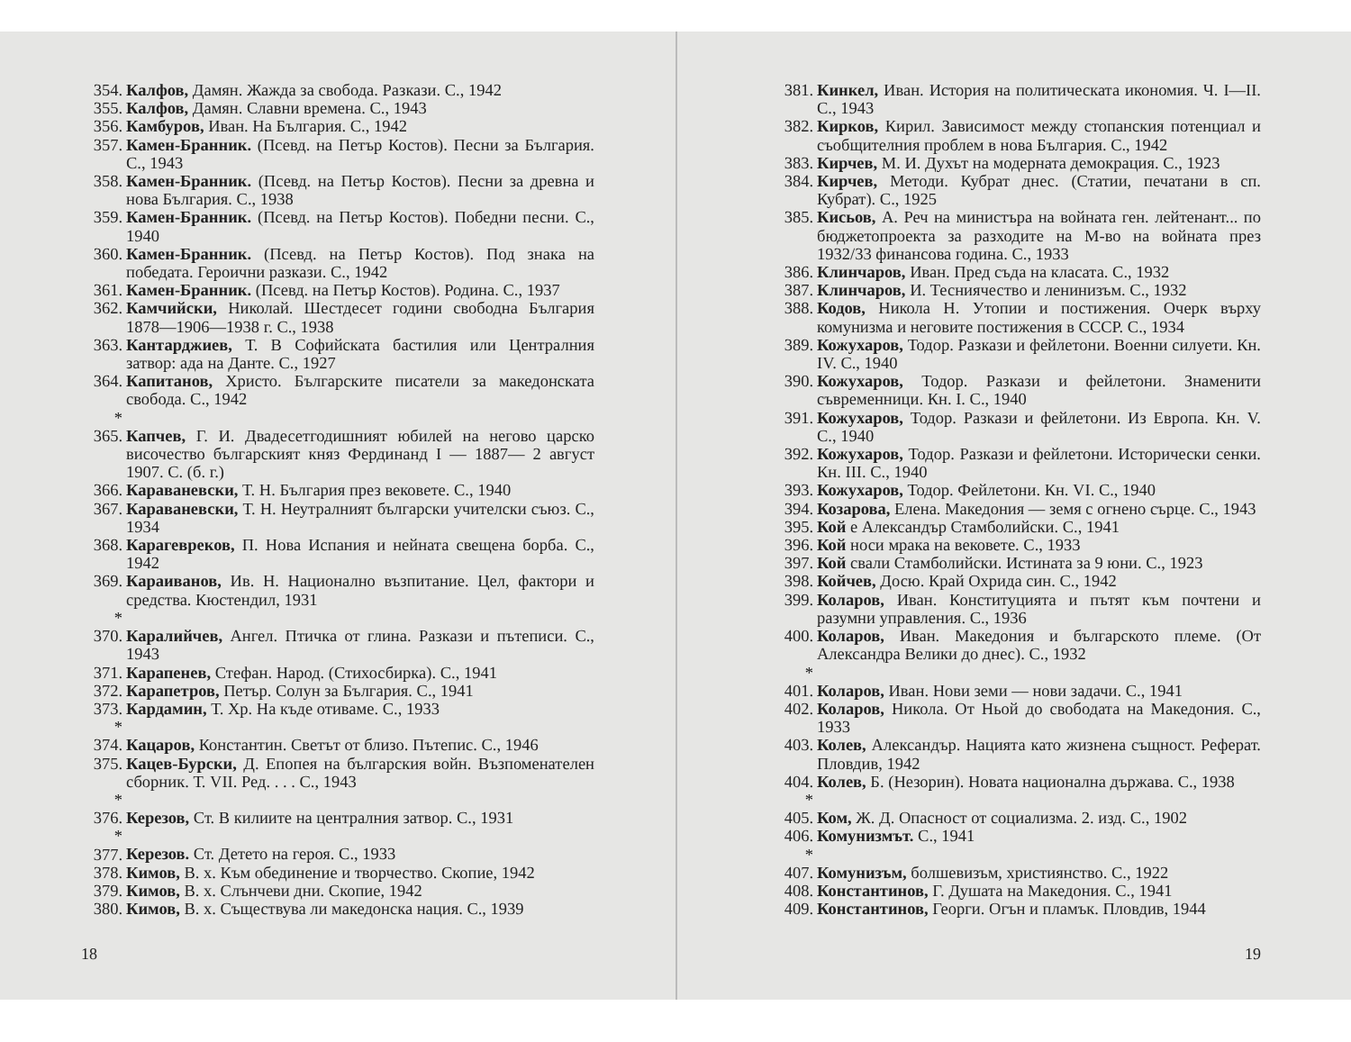354. Калфов, Дамян. Жажда за свобода. Разкази. С., 1942
355. Калфов, Дамян. Славни времена. С., 1943
356. Камбуров, Иван. На България. С., 1942
357. Камен-Бранник. (Псевд. на Петър Костов). Песни за България. С., 1943
358. Камен-Бранник. (Псевд. на Петър Костов). Песни за древна и нова България. С., 1938
359. Камен-Бранник. (Псевд. на Петър Костов). Победни песни. С., 1940
360. Камен-Бранник. (Псевд. на Петър Костов). Под знака на победата. Героични разкази. С., 1942
361. Камен-Бранник. (Псевд. на Петър Костов). Родина. С., 1937
362. Камчийски, Николай. Шестдесет години свободна България 1878—1906—1938 г. С., 1938
363. Кантарджиев, Т. В Софийската бастилия или Централния затвор: ада на Данте. С., 1927
364. Капитанов, Христо. Българските писатели за македонската свобода. С., 1942
* 365. Капчев, Г. И. Двадесетгодишният юбилей на негово царско височество българският княз Фердинанд I — 1887— 2 август 1907. С. (б. г.)
366. Караваневски, Т. Н. България през вековете. С., 1940
367. Караваневски, Т. Н. Неутралният български учителски съюз. С., 1934
368. Карагевреков, П. Нова Испания и нейната свещена борба. С., 1942
369. Караиванов, Ив. Н. Национално възпитание. Цел, фактори и средства. Кюстендил, 1931
* 370. Каралийчев, Ангел. Птичка от глина. Разкази и пътеписи. С., 1943
371. Карапенев, Стефан. Народ. (Стихосбирка). С., 1941
372. Карапетров, Петър. Солун за България. С., 1941
373. Кардамин, Т. Хр. На къде отиваме. С., 1933
* 374. Кацаров, Константин. Светът от близо. Пътепис. С., 1946
375. Кацев-Бурски, Д. Епопея на българския войн. Възпоменателен сборник. Т. VII. Ред. . . . С., 1943
* 376. Керезов, Ст. В килиите на централния затвор. С., 1931
* 377. Керезов. Ст. Детето на героя. С., 1933
378. Кимов, В. х. Към обединение и творчество. Скопие, 1942
379. Кимов, В. х. Слънчеви дни. Скопие, 1942
380. Кимов, В. х. Съществува ли македонска нация. С., 1939
18
381. Кинкел, Иван. История на политическата икономия. Ч. I—II. С., 1943
382. Кирков, Кирил. Зависимост между стопанския потенциал и съобщителния проблем в нова България. С., 1942
383. Кирчев, М. И. Духът на модерната демокрация. С., 1923
384. Кирчев, Методи. Кубрат днес. (Статии, печатани в сп. Кубрат). С., 1925
385. Кисьов, А. Реч на министъра на войната ген. лейтенант... по бюджетопроекта за разходите на М-во на войната през 1932/33 финансова година. С., 1933
386. Клинчаров, Иван. Пред съда на класата. С., 1932
387. Клинчаров, И. Тесниячество и ленинизъм. С., 1932
388. Кодов, Никола Н. Утопии и постижения. Очерк върху комунизма и неговите постижения в СССР. С., 1934
389. Кожухаров, Тодор. Разкази и фейлетони. Военни силуети. Кн. IV. С., 1940
390. Кожухаров, Тодор. Разкази и фейлетони. Знаменити съвременници. Кн. I. С., 1940
391. Кожухаров, Тодор. Разкази и фейлетони. Из Европа. Кн. V. С., 1940
392. Кожухаров, Тодор. Разкази и фейлетони. Исторически сенки. Кн. III. С., 1940
393. Кожухаров, Тодор. Фейлетони. Кн. VI. С., 1940
394. Козарова, Елена. Македония — земя с огнено сърце. С., 1943
395. Кой е Александър Стамболийски. С., 1941
396. Кой носи мрака на вековете. С., 1933
397. Кой свали Стамболийски. Истината за 9 юни. С., 1923
398. Койчев, Досю. Край Охрида син. С., 1942
399. Коларов, Иван. Конституцията и пътят към почтени и разумни управления. С., 1936
400. Коларов, Иван. Македония и българското племе. (От Александра Велики до днес). С., 1932
* 401. Коларов, Иван. Нови земи — нови задачи. С., 1941
402. Коларов, Никола. От Ньой до свободата на Македония. С., 1933
403. Колев, Александър. Нацията като жизнена същност. Реферат. Пловдив, 1942
404. Колев, Б. (Незорин). Новата национална държава. С., 1938
* 405. Ком, Ж. Д. Опасност от социализма. 2. изд. С., 1902
406. Комунизмът. С., 1941
* 407. Комунизъм, болшевизъм, християнство. С., 1922
408. Константинов, Г. Душата на Македония. С., 1941
409. Константинов, Георги. Огън и пламък. Пловдив, 1944
19